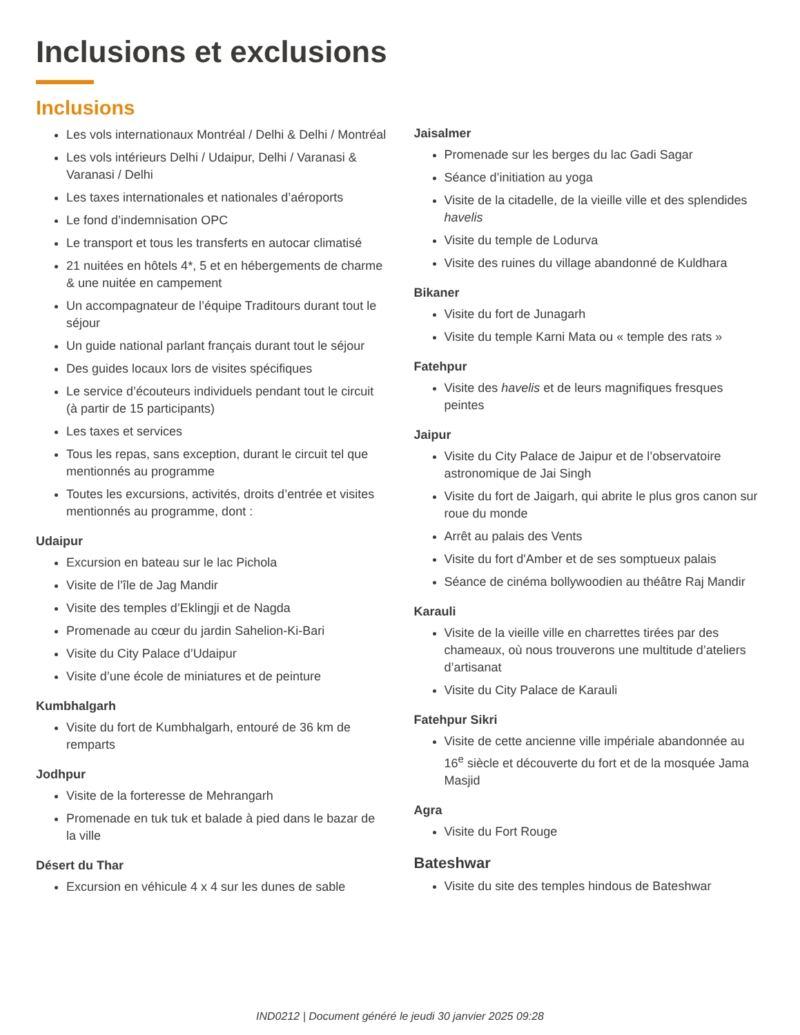Inclusions et exclusions
Inclusions
Les vols internationaux Montréal / Delhi & Delhi / Montréal
Les vols intérieurs Delhi / Udaipur, Delhi / Varanasi & Varanasi / Delhi
Les taxes internationales et nationales d’aéroports
Le fond d’indemnisation OPC
Le transport et tous les transferts en autocar climatisé
21 nuitées en hôtels 4*, 5 et en hébergements de charme & une nuitée en campement
Un accompagnateur de l’équipe Traditours durant tout le séjour
Un guide national parlant français durant tout le séjour
Des guides locaux lors de visites spécifiques
Le service d’écouteurs individuels pendant tout le circuit (à partir de 15 participants)
Les taxes et services
Tous les repas, sans exception, durant le circuit tel que mentionnés au programme
Toutes les excursions, activités, droits d’entrée et visites mentionnés au programme, dont :
Udaipur
Excursion en bateau sur le lac Pichola
Visite de l’île de Jag Mandir
Visite des temples d’Eklingji et de Nagda
Promenade au cœur du jardin Sahelion-Ki-Bari
Visite du City Palace d’Udaipur
Visite d’une école de miniatures et de peinture
Kumbhalgarh
Visite du fort de Kumbhalgarh, entouré de 36 km de remparts
Jodhpur
Visite de la forteresse de Mehrangarh
Promenade en tuk tuk et balade à pied dans le bazar de la ville
Désert du Thar
Excursion en véhicule 4 x 4 sur les dunes de sable
Jaisalmer
Promenade sur les berges du lac Gadi Sagar
Séance d’initiation au yoga
Visite de la citadelle, de la vieille ville et des splendides havelis
Visite du temple de Lodurva
Visite des ruines du village abandonné de Kuldhara
Bikaner
Visite du fort de Junagarh
Visite du temple Karni Mata ou « temple des rats »
Fatehpur
Visite des havelis et de leurs magnifiques fresques peintes
Jaipur
Visite du City Palace de Jaipur et de l’observatoire astronomique de Jai Singh
Visite du fort de Jaigarh, qui abrite le plus gros canon sur roue du monde
Arrêt au palais des Vents
Visite du fort d'Amber et de ses somptueux palais
Séance de cinéma bollywoodien au théâtre Raj Mandir
Karauli
Visite de la vieille ville en charrettes tirées par des chameaux, où nous trouverons une multitude d’ateliers d’artisanat
Visite du City Palace de Karauli
Fatehpur Sikri
Visite de cette ancienne ville impériale abandonnée au 16<sup>e</sup> siècle et découverte du fort et de la mosquée Jama Masjid
Agra
Visite du Fort Rouge
Bateshwar
Visite du site des temples hindous de Bateshwar
IND0212 | Document généré le jeudi 30 janvier 2025 09:28